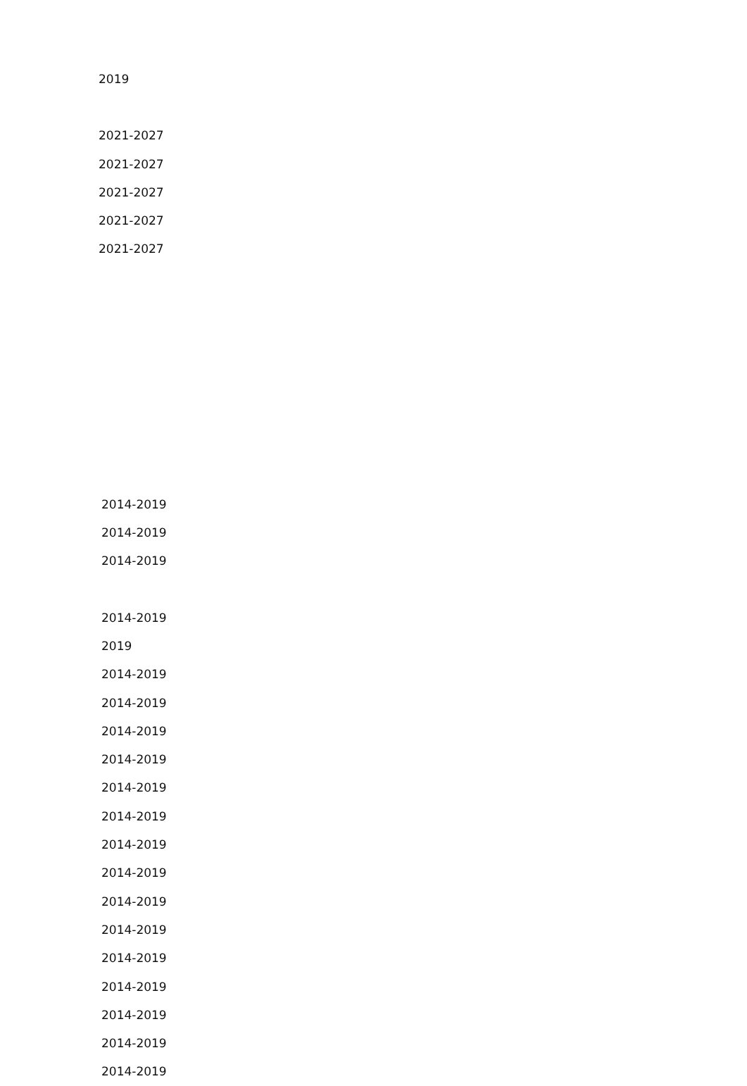2019
2021-2027
2021-2027
2021-2027
2021-2027
2021-2027
2014-2019
2014-2019
2014-2019
2014-2019
2019
2014-2019
2014-2019
2014-2019
2014-2019
2014-2019
2014-2019
2014-2019
2014-2019
2014-2019
2014-2019
2014-2019
2014-2019
2014-2019
2014-2019
2014-2019